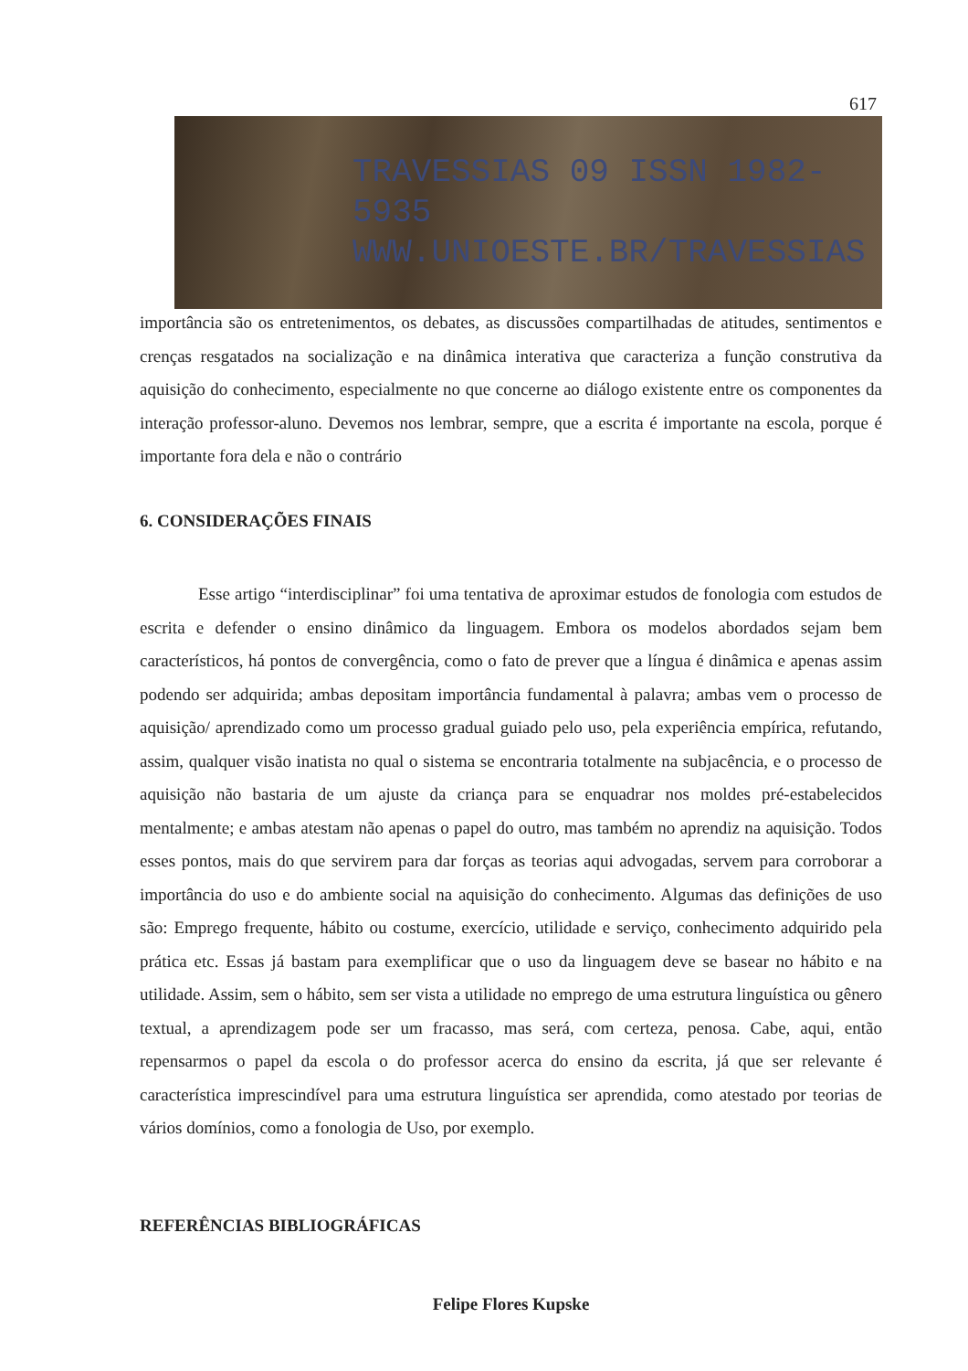617
TRAVESSIAS 09 ISSN 1982-5935
WWW.UNIOESTE.BR/TRAVESSIAS
importância são os entretenimentos, os debates, as discussões compartilhadas de atitudes, sentimentos e crenças resgatados na socialização e na dinâmica interativa que caracteriza a função construtiva da aquisição do conhecimento, especialmente no que concerne ao diálogo existente entre os componentes da interação professor-aluno. Devemos nos lembrar, sempre, que a escrita é importante na escola, porque é importante fora dela e não o contrário
6. CONSIDERAÇÕES FINAIS
Esse artigo “interdisciplinar” foi uma tentativa de aproximar estudos de fonologia com estudos de escrita e defender o ensino dinâmico da linguagem. Embora os modelos abordados sejam bem característicos, há pontos de convergência, como o fato de prever que a língua é dinâmica e apenas assim podendo ser adquirida; ambas depositam importância fundamental à palavra; ambas vem o processo de aquisição/ aprendizado como um processo gradual guiado pelo uso, pela experiência empírica, refutando, assim, qualquer visão inatista no qual o sistema se encontraria totalmente na subjacência, e o processo de aquisição não bastaria de um ajuste da criança para se enquadrar nos moldes pré-estabelecidos mentalmente; e ambas atestam não apenas o papel do outro, mas também no aprendiz na aquisição. Todos esses pontos, mais do que servirem para dar forças as teorias aqui advogadas, servem para corroborar a importância do uso e do ambiente social na aquisição do conhecimento. Algumas das definições de uso são: Emprego frequente, hábito ou costume, exercício, utilidade e serviço, conhecimento adquirido pela prática etc. Essas já bastam para exemplificar que o uso da linguagem deve se basear no hábito e na utilidade. Assim, sem o hábito, sem ser vista a utilidade no emprego de uma estrutura linguística ou gênero textual, a aprendizagem pode ser um fracasso, mas será, com certeza, penosa. Cabe, aqui, então repensarmos o papel da escola o do professor acerca do ensino da escrita, já que ser relevante é característica imprescindível para uma estrutura linguística ser aprendida, como atestado por teorias de vários domínios, como a fonologia de Uso, por exemplo.
REFERÊNCIAS BIBLIOGRÁFICAS
Felipe Flores Kupske